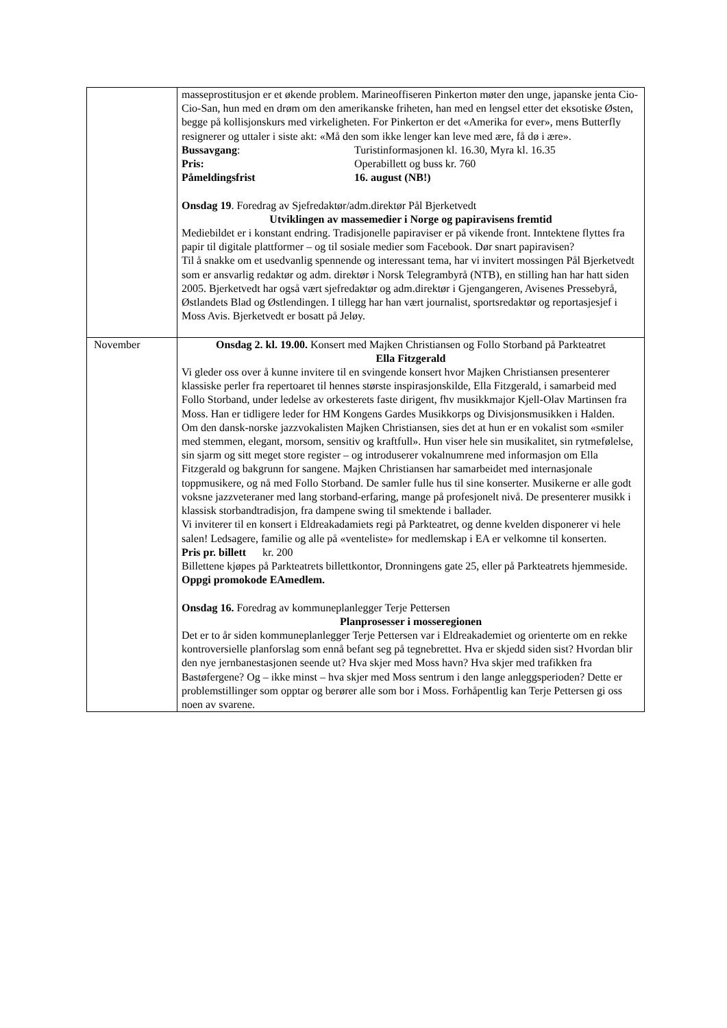| | masseprostitusjon er et økende problem. Marineoffiseren Pinkerton møter den unge, japanske jenta Cio-Cio-San, hun med en drøm om den amerikanske friheten, han med en lengsel etter det eksotiske Østen, begge på kollisjonskurs med virkeligheten. For Pinkerton er det «Amerika for ever», mens Butterfly resignerer og uttaler i siste akt: «Må den som ikke lenger kan leve med ære, få dø i ære». Bussavgang : Turistinformasjonen kl. 16.30, Myra kl. 16.35 Pris: Operabillett og buss kr. 760 Påmeldingsfrist 16. august (NB!) Onsdag 19 . Foredrag av Sjefredaktør/adm.direktør Pål Bjerketvedt Utviklingen av massemedier i Norge og papiravisens fremtid Mediebildet er i konstant endring. Tradisjonelle papiraviser er på vikende front. Inntektene flyttes fra papir til digitale plattformer – og til sosiale medier som Facebook. Dør snart papiravisen? Til å snakke om et usedvanlig spennende og interessant tema, har vi invitert mossingen Pål Bjerketvedt som er ansvarlig redaktør og adm. direktør i Norsk Telegrambyrå (NTB), en stilling han har hatt siden 2005. Bjerketvedt har også vært sjefredaktør og adm.direktør i Gjengangeren, Avisenes Pressebyrå, Østlandets Blad og Østlendingen. I tillegg har han vært journalist, sportsredaktør og reportasjesjef i Moss Avis. Bjerketvedt er bosatt på Jeløy. |
| November | Onsdag 2. kl. 19.00. Konsert med Majken Christiansen og Follo Storband på Parkteatret Ella Fitzgerald Vi gleder oss over å kunne invitere til en svingende konsert hvor Majken Christiansen presenterer klassiske perler fra repertoaret til hennes største inspirasjonskilde, Ella Fitzgerald, i samarbeid med Follo Storband, under ledelse av orkesterets faste dirigent, fhv musikkmajor Kjell-Olav Martinsen fra Moss. Han er tidligere leder for HM Kongens Gardes Musikkorps og Divisjonsmusikken i Halden. Om den dansk-norske jazzvokalisten Majken Christiansen, sies det at hun er en vokalist som «smiler med stemmen, elegant, morsom, sensitiv og kraftfull». Hun viser hele sin musikalitet, sin rytmefølelse, sin sjarm og sitt meget store register – og introduserer vokalnumrene med informasjon om Ella Fitzgerald og bakgrunn for sangene. Majken Christiansen har samarbeidet med internasjonale toppmusikere, og nå med Follo Storband. De samler fulle hus til sine konserter. Musikerne er alle godt voksne jazzveteraner med lang storband-erfaring, mange på profesjonelt nivå. De presenterer musikk i klassisk storbandtradisjon, fra dampene swing til smektende i ballader. Vi inviterer til en konsert i Eldreakadamiets regi på Parkteatret, og denne kvelden disponerer vi hele salen! Ledsagere, familie og alle på «venteliste» for medlemskap i EA er velkomne til konserten. Pris pr. billett kr. 200 Billettene kjøpes på Parkteatrets billettkontor, Dronningens gate 25, eller på Parkteatrets hjemmeside. Oppgi promokode EAmedlem. Onsdag 16. Foredrag av kommuneplanlegger Terje Pettersen Planprosesser i mosseregionen Det er to år siden kommuneplanlegger Terje Pettersen var i Eldreakademiet og orienterte om en rekke kontroversielle planforslag som ennå befant seg på tegnebrettet. Hva er skjedd siden sist? Hvordan blir den nye jernbanestasjonen seende ut? Hva skjer med Moss havn? Hva skjer med trafikken fra Bastøfergene? Og – ikke minst – hva skjer med Moss sentrum i den lange anleggsperioden? Dette er problemstillinger som opptar og berører alle som bor i Moss. Forhåpentlig kan Terje Pettersen gi oss noen av svarene. |